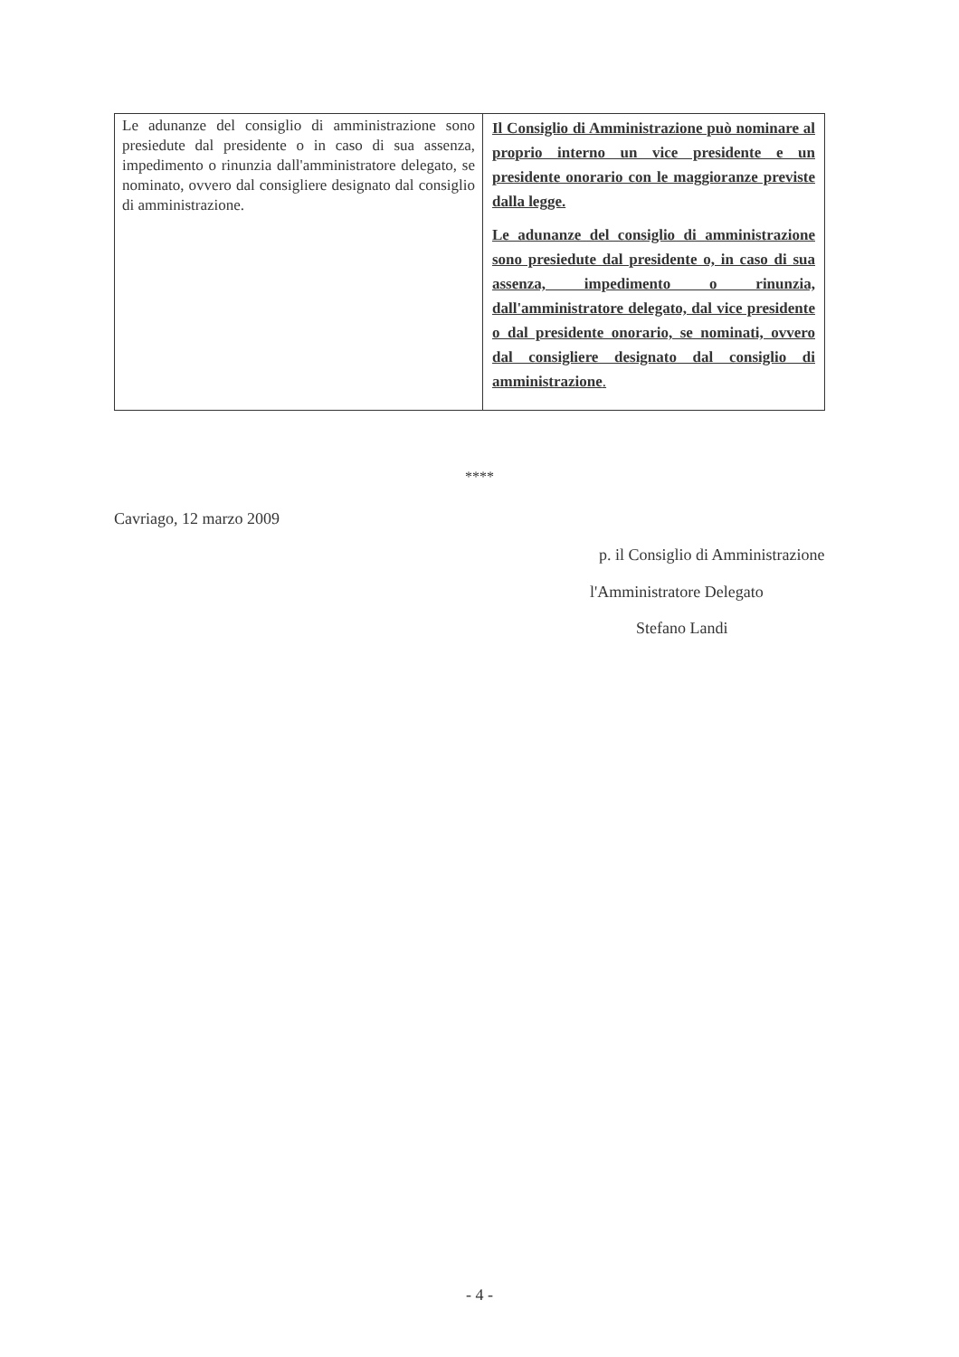| Le adunanze del consiglio di amministrazione sono presiedute dal presidente o in caso di sua assenza, impedimento o rinunzia dall'amministratore delegato, se nominato, ovvero dal consigliere designato dal consiglio di amministrazione. | Il Consiglio di Amministrazione può nominare al proprio interno un vice presidente e un presidente onorario con le maggioranze previste dalla legge. Le adunanze del consiglio di amministrazione sono presiedute dal presidente o, in caso di sua assenza, impedimento o rinunzia, dall'amministratore delegato, dal vice presidente o dal presidente onorario, se nominati, ovvero dal consigliere designato dal consiglio di amministrazione . |
****
Cavriago, 12 marzo 2009
p. il Consiglio di Amministrazione
l'Amministratore Delegato
Stefano Landi
- 4 -